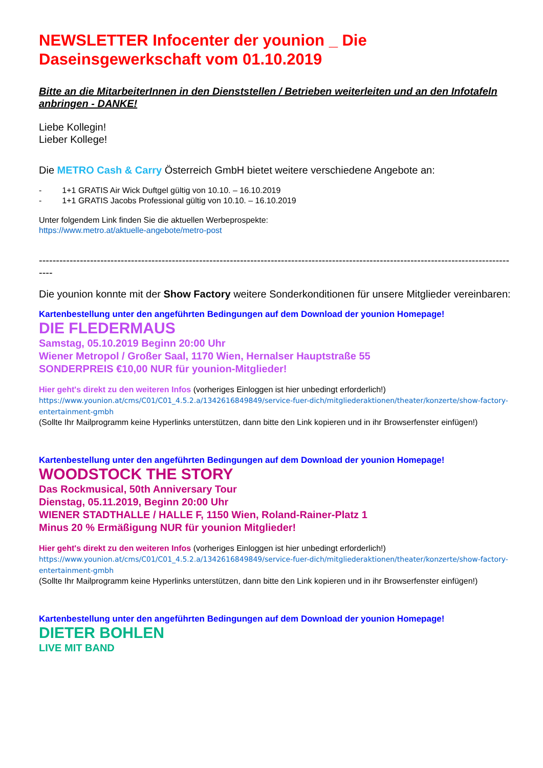NEWSLETTER Infocenter der younion _ Die Daseinsgewerkschaft vom 01.10.2019
Bitte an die MitarbeiterInnen in den Dienststellen / Betrieben weiterleiten und an den Infotafeln anbringen - DANKE!
Liebe Kollegin!
Lieber Kollege!
Die METRO Cash & Carry Österreich GmbH bietet weitere verschiedene Angebote an:
- 1+1 GRATIS Air Wick Duftgel gültig von 10.10. – 16.10.2019
- 1+1 GRATIS Jacobs Professional gültig von 10.10. – 16.10.2019
Unter folgendem Link finden Sie die aktuellen Werbeprospekte:
https://www.metro.at/aktuelle-angebote/metro-post
----------------------------------------------------------------------------------------------------------------------------------------------
Die younion konnte mit der Show Factory weitere Sonderkonditionen für unsere Mitglieder vereinbaren:
Kartenbestellung unter den angeführten Bedingungen auf dem Download der younion Homepage!
DIE FLEDERMAUS
Samstag, 05.10.2019 Beginn 20:00 Uhr
Wiener Metropol / Großer Saal, 1170 Wien, Hernalser Hauptstraße 55
SONDERPREIS €10,00 NUR für younion-Mitglieder!
Hier geht's direkt zu den weiteren Infos (vorheriges Einloggen ist hier unbedingt erforderlich!)
https://www.younion.at/cms/C01/C01_4.5.2.a/1342616849849/service-fuer-dich/mitgliederaktionen/theater/konzerte/show-factory-entertainment-gmbh
(Sollte Ihr Mailprogramm keine Hyperlinks unterstützen, dann bitte den Link kopieren und in ihr Browserfenster einfügen!)
Kartenbestellung unter den angeführten Bedingungen auf dem Download der younion Homepage!
WOODSTOCK THE STORY
Das Rockmusical, 50th Anniversary Tour
Dienstag, 05.11.2019, Beginn 20:00 Uhr
WIENER STADTHALLE / HALLE F, 1150 Wien, Roland-Rainer-Platz 1
Minus 20 % Ermäßigung NUR für younion Mitglieder!
Hier geht's direkt zu den weiteren Infos (vorheriges Einloggen ist hier unbedingt erforderlich!)
https://www.younion.at/cms/C01/C01_4.5.2.a/1342616849849/service-fuer-dich/mitgliederaktionen/theater/konzerte/show-factory-entertainment-gmbh
(Sollte Ihr Mailprogramm keine Hyperlinks unterstützen, dann bitte den Link kopieren und in ihr Browserfenster einfügen!)
Kartenbestellung unter den angeführten Bedingungen auf dem Download der younion Homepage!
DIETER BOHLEN
LIVE MIT BAND